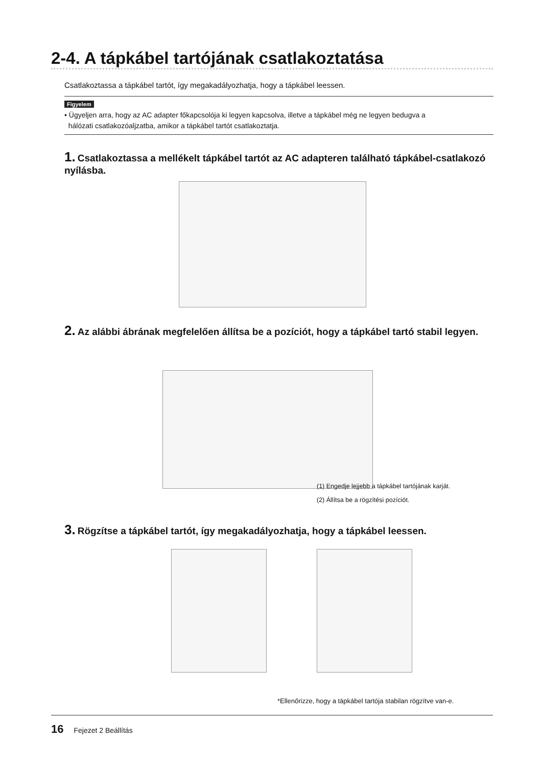2-4. A tápkábel tartójának csatlakoztatása
Csatlakoztassa a tápkábel tartót, így megakadályozhatja, hogy a tápkábel leessen.
Figyelem
• Ügyeljen arra, hogy az AC adapter főkapcsolója ki legyen kapcsolva, illetve a tápkábel még ne legyen bedugva a
hálózati csatlakozóaljzatba, amikor a tápkábel tartót csatlakoztatja.
1. Csatlakoztassa a mellékelt tápkábel tartót az AC adapteren található tápkábel-csatlakozó nyílásba.
2. Az alábbi ábrának megfelelően állítsa be a pozíciót, hogy a tápkábel tartó stabil legyen.
(1) Engedje lejjebb a tápkábel tartójának karját.
(2) Állítsa be a rögzítési pozíciót.
3. Rögzítse a tápkábel tartót, így megakadályozhatja, hogy a tápkábel leessen.
*Ellenőrizze, hogy a tápkábel tartója stabilan rögzítve van-e.
16 Fejezet 2 Beállítás